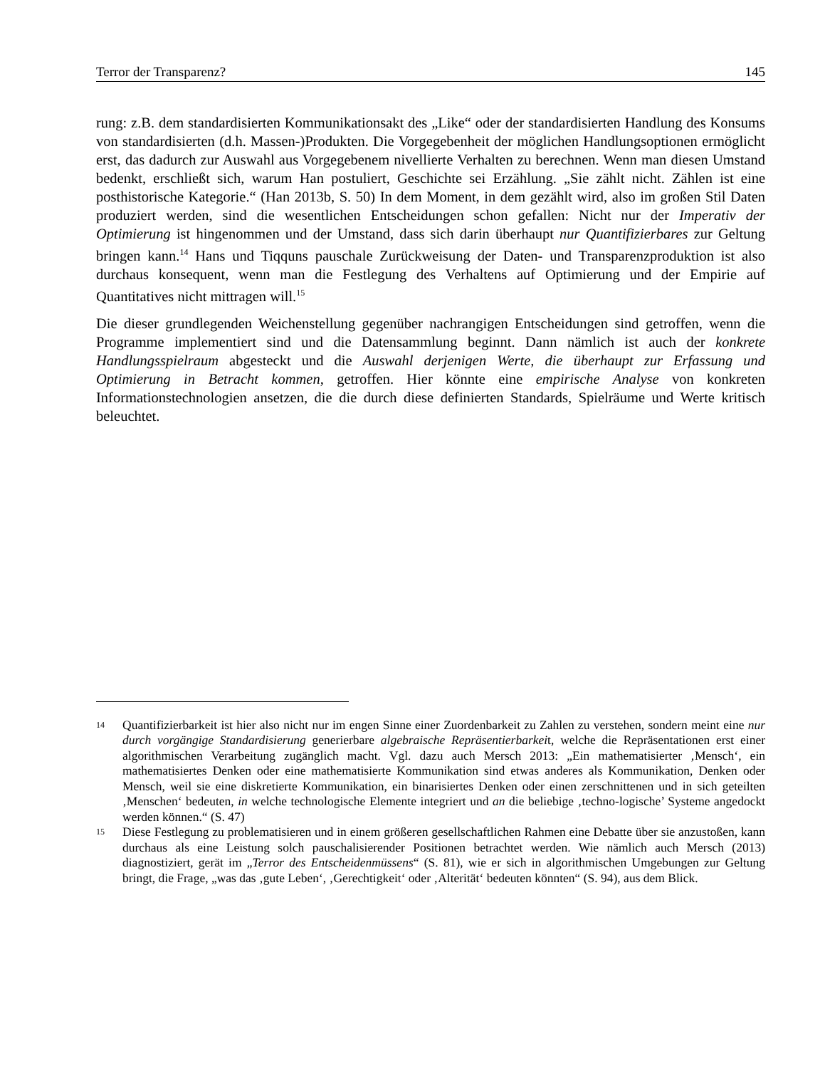Terror der Transparenz? 145
rung: z.B. dem standardisierten Kommunikationsakt des „Like“ oder der standardisierten Handlung des Konsums von standardisierten (d.h. Massen-)Produkten. Die Vorgegebenheit der möglichen Handlungsoptionen ermöglicht erst, das dadurch zur Auswahl aus Vorgegebenem nivellierte Verhalten zu berechnen. Wenn man diesen Umstand bedenkt, erschließt sich, warum Han postuliert, Geschichte sei Erzählung. „Sie zählt nicht. Zählen ist eine posthistorische Kategorie.“ (Han 2013b, S. 50) In dem Moment, in dem gezählt wird, also im großen Stil Daten produziert werden, sind die wesentlichen Entscheidungen schon gefallen: Nicht nur der Imperativ der Optimierung ist hingenommen und der Umstand, dass sich darin überhaupt nur Quantifizierbares zur Geltung bringen kann.<sup>14</sup> Hans und Tiqquns pauschale Zurückweisung der Daten- und Transparenzproduktion ist also durchaus konsequent, wenn man die Festlegung des Verhaltens auf Optimierung und der Empirie auf Quantitatives nicht mittragen will.<sup>15</sup>
Die dieser grundlegenden Weichenstellung gegenüber nachrangigen Entscheidungen sind getroffen, wenn die Programme implementiert sind und die Datensammlung beginnt. Dann nämlich ist auch der konkrete Handlungsspielraum abgesteckt und die Auswahl derjenigen Werte, die überhaupt zur Erfassung und Optimierung in Betracht kommen, getroffen. Hier könnte eine empirische Analyse von konkreten Informationstechnologien ansetzen, die die durch diese definierten Standards, Spielräume und Werte kritisch beleuchtet.
14
Quantifizierbarkeit ist hier also nicht nur im engen Sinne einer Zuordenbarkeit zu Zahlen zu verstehen, sondern meint eine nur durch vorgängige Standardisierung generierbare algebraische Repräsentierbarkeit, welche die Repräsentationen erst einer algorithmischen Verarbeitung zugänglich macht. Vgl. dazu auch Mersch 2013: „Ein mathematisierter ‚Mensch‘, ein mathematisiertes Denken oder eine mathematisierte Kommunikation sind etwas anderes als Kommunikation, Denken oder Mensch, weil sie eine diskretierte Kommunikation, ein binarisiertes Denken oder einen zerschnittenen und in sich geteilten ‚Menschen‘ bedeuten, in welche technologische Elemente integriert und an die beliebige ‚techno-logische’ Systeme angedockt werden können.“ (S. 47)
15
Diese Festlegung zu problematisieren und in einem größeren gesellschaftlichen Rahmen eine Debatte über sie anzustoßen, kann durchaus als eine Leistung solch pauschalisierender Positionen betrachtet werden. Wie nämlich auch Mersch (2013) diagnostiziert, gerät im „Terror des Entscheidenmüssens“ (S. 81), wie er sich in algorithmischen Umgebungen zur Geltung bringt, die Frage, „was das ‚gute Leben‘, ‚Gerechtigkeit‘ oder ‚Alterität‘ bedeuten könnten“ (S. 94), aus dem Blick.